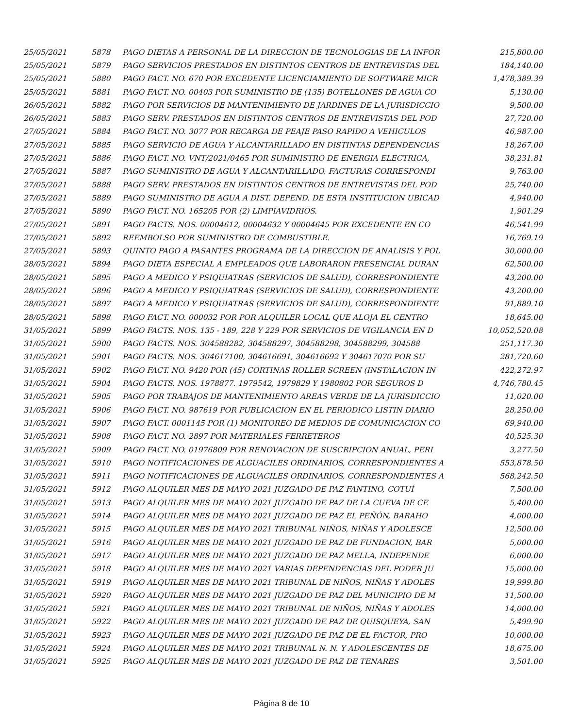| 25/05/2021 | 5878 | PAGO DIETAS A PERSONAL DE LA DIRECCION DE TECNOLOGIAS DE LA INFOR | 215,800.00 |
| 25/05/2021 | 5879 | PAGO SERVICIOS PRESTADOS EN DISTINTOS CENTROS DE ENTREVISTAS DEL | 184,140.00 |
| 25/05/2021 | 5880 | PAGO FACT. NO. 670 POR EXCEDENTE LICENCIAMIENTO DE SOFTWARE MICR | 1,478,389.39 |
| 25/05/2021 | 5881 | PAGO FACT. NO. 00403 POR SUMINISTRO DE (135) BOTELLONES DE AGUA CO | 5,130.00 |
| 26/05/2021 | 5882 | PAGO POR SERVICIOS DE MANTENIMIENTO DE JARDINES DE LA JURISDICCIO | 9,500.00 |
| 26/05/2021 | 5883 | PAGO SERV. PRESTADOS EN DISTINTOS CENTROS DE ENTREVISTAS DEL POD | 27,720.00 |
| 27/05/2021 | 5884 | PAGO FACT. NO. 3077 POR RECARGA DE PEAJE PASO RAPIDO A VEHICULOS | 46,987.00 |
| 27/05/2021 | 5885 | PAGO SERVICIO DE AGUA Y ALCANTARILLADO EN DISTINTAS DEPENDENCIAS | 18,267.00 |
| 27/05/2021 | 5886 | PAGO FACT. NO. VNT/2021/0465 POR SUMINISTRO DE ENERGIA ELECTRICA, | 38,231.81 |
| 27/05/2021 | 5887 | PAGO SUMINISTRO DE AGUA Y ALCANTARILLADO, FACTURAS CORRESPONDI | 9,763.00 |
| 27/05/2021 | 5888 | PAGO SERV. PRESTADOS EN DISTINTOS CENTROS DE ENTREVISTAS DEL POD | 25,740.00 |
| 27/05/2021 | 5889 | PAGO SUMINISTRO DE AGUA A DIST. DEPEND. DE ESTA INSTITUCION UBICAD | 4,940.00 |
| 27/05/2021 | 5890 | PAGO FACT. NO. 165205 POR (2) LIMPIAVIDRIOS. | 1,901.29 |
| 27/05/2021 | 5891 | PAGO FACTS. NOS. 00004612, 00004632 Y 00004645 POR EXCEDENTE EN CO | 46,541.99 |
| 27/05/2021 | 5892 | REEMBOLSO POR SUMINISTRO DE COMBUSTIBLE. | 16,769.19 |
| 27/05/2021 | 5893 | QUINTO PAGO A PASANTES PROGRAMA DE LA DIRECCION DE ANALISIS Y POL | 30,000.00 |
| 28/05/2021 | 5894 | PAGO DIETA ESPECIAL A EMPLEADOS QUE LABORARON PRESENCIAL DURAN | 62,500.00 |
| 28/05/2021 | 5895 | PAGO A MEDICO Y PSIQUIATRAS (SERVICIOS DE SALUD), CORRESPONDIENTE | 43,200.00 |
| 28/05/2021 | 5896 | PAGO A MEDICO Y PSIQUIATRAS (SERVICIOS DE SALUD), CORRESPONDIENTE | 43,200.00 |
| 28/05/2021 | 5897 | PAGO A MEDICO Y PSIQUIATRAS (SERVICIOS DE SALUD), CORRESPONDIENTE | 91,889.10 |
| 28/05/2021 | 5898 | PAGO FACT. NO. 000032 POR POR ALQUILER LOCAL QUE ALOJA EL CENTRO | 18,645.00 |
| 31/05/2021 | 5899 | PAGO FACTS. NOS. 135 - 189, 228 Y 229 POR SERVICIOS DE VIGILANCIA EN D | 10,052,520.08 |
| 31/05/2021 | 5900 | PAGO FACTS. NOS. 304588282, 304588297, 304588298, 304588299, 304588 | 251,117.30 |
| 31/05/2021 | 5901 | PAGO FACTS. NOS. 304617100, 304616691, 304616692 Y 304617070 POR SU | 281,720.60 |
| 31/05/2021 | 5902 | PAGO FACT. NO. 9420 POR (45) CORTINAS ROLLER SCREEN (INSTALACION IN | 422,272.97 |
| 31/05/2021 | 5904 | PAGO FACTS. NOS. 1978877. 1979542, 1979829 Y 1980802 POR SEGUROS D | 4,746,780.45 |
| 31/05/2021 | 5905 | PAGO POR TRABAJOS DE MANTENIMIENTO AREAS VERDE DE LA JURISDICCIO | 11,020.00 |
| 31/05/2021 | 5906 | PAGO FACT. NO. 987619 POR PUBLICACION EN EL PERIODICO LISTIN DIARIO | 28,250.00 |
| 31/05/2021 | 5907 | PAGO FACT. 0001145 POR (1) MONITOREO DE MEDIOS DE COMUNICACION CO | 69,940.00 |
| 31/05/2021 | 5908 | PAGO FACT. NO. 2897 POR MATERIALES FERRETEROS | 40,525.30 |
| 31/05/2021 | 5909 | PAGO FACT. NO. 01976809 POR RENOVACION DE SUSCRIPCION ANUAL, PERI | 3,277.50 |
| 31/05/2021 | 5910 | PAGO NOTIFICACIONES DE ALGUACILES ORDINARIOS, CORRESPONDIENTES A | 553,878.50 |
| 31/05/2021 | 5911 | PAGO NOTIFICACIONES DE ALGUACILES ORDINARIOS, CORRESPONDIENTES A | 568,242.50 |
| 31/05/2021 | 5912 | PAGO ALQUILER MES DE MAYO 2021 JUZGADO DE PAZ FANTINO, COTUÍ | 7,500.00 |
| 31/05/2021 | 5913 | PAGO ALQUILER MES DE MAYO 2021 JUZGADO DE PAZ DE LA CUEVA DE CE | 5,400.00 |
| 31/05/2021 | 5914 | PAGO ALQUILER MES DE MAYO 2021 JUZGADO DE PAZ EL PEÑÓN, BARAHO | 4,000.00 |
| 31/05/2021 | 5915 | PAGO ALQUILER MES DE MAYO 2021 TRIBUNAL NIÑOS, NIÑAS Y ADOLESCE | 12,500.00 |
| 31/05/2021 | 5916 | PAGO ALQUILER MES DE MAYO 2021 JUZGADO DE PAZ DE FUNDACION, BAR | 5,000.00 |
| 31/05/2021 | 5917 | PAGO ALQUILER MES DE MAYO 2021 JUZGADO DE PAZ MELLA, INDEPENDE | 6,000.00 |
| 31/05/2021 | 5918 | PAGO ALQUILER MES DE MAYO 2021 VARIAS DEPENDENCIAS DEL PODER JU | 15,000.00 |
| 31/05/2021 | 5919 | PAGO ALQUILER MES DE MAYO 2021 TRIBUNAL DE NIÑOS, NIÑAS Y ADOLES | 19,999.80 |
| 31/05/2021 | 5920 | PAGO ALQUILER MES DE MAYO 2021 JUZGADO DE PAZ DEL MUNICIPIO DE M | 11,500.00 |
| 31/05/2021 | 5921 | PAGO ALQUILER MES DE MAYO 2021 TRIBUNAL DE NIÑOS, NIÑAS Y ADOLES | 14,000.00 |
| 31/05/2021 | 5922 | PAGO ALQUILER MES DE MAYO 2021 JUZGADO DE PAZ DE QUISQUEYA, SAN | 5,499.90 |
| 31/05/2021 | 5923 | PAGO ALQUILER MES DE MAYO 2021 JUZGADO DE PAZ DE EL FACTOR, PRO | 10,000.00 |
| 31/05/2021 | 5924 | PAGO ALQUILER MES DE MAYO 2021 TRIBUNAL N. N. Y ADOLESCENTES DE | 18,675.00 |
| 31/05/2021 | 5925 | PAGO ALQUILER MES DE MAYO 2021 JUZGADO DE PAZ DE TENARES | 3,501.00 |
Página 8 de 10